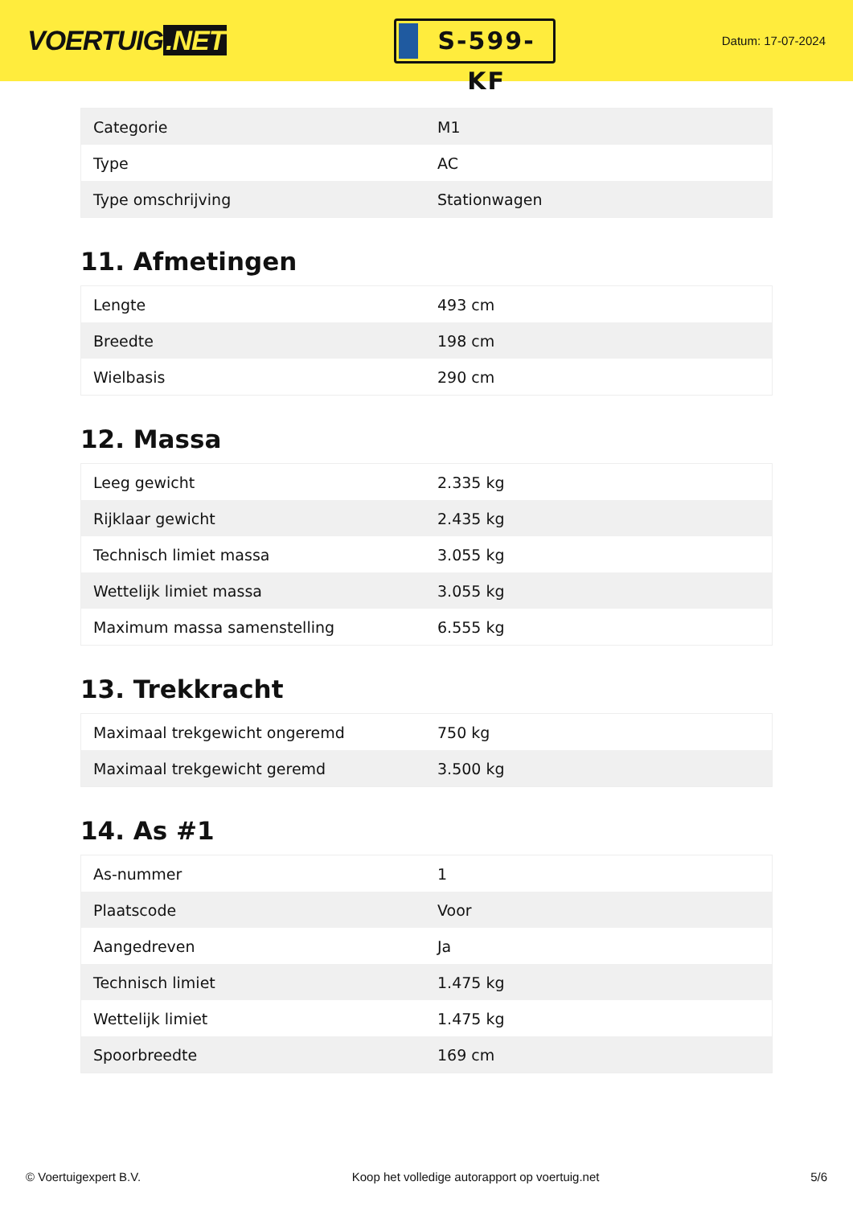VOERTUIG.NET
S-599-KF
Datum: 17-07-2024
| Categorie | M1 |
| Type | AC |
| Type omschrijving | Stationwagen |
11. Afmetingen
| Lengte | 493 cm |
| Breedte | 198 cm |
| Wielbasis | 290 cm |
12. Massa
| Leeg gewicht | 2.335 kg |
| Rijklaar gewicht | 2.435 kg |
| Technisch limiet massa | 3.055 kg |
| Wettelijk limiet massa | 3.055 kg |
| Maximum massa samenstelling | 6.555 kg |
13. Trekkracht
| Maximaal trekgewicht ongeremd | 750 kg |
| Maximaal trekgewicht geremd | 3.500 kg |
14. As #1
| As-nummer | 1 |
| Plaatscode | Voor |
| Aangedreven | Ja |
| Technisch limiet | 1.475 kg |
| Wettelijk limiet | 1.475 kg |
| Spoorbreedte | 169 cm |
© Voertuigexpert B.V. Koop het volledige autorapport op voertuig.net 5/6